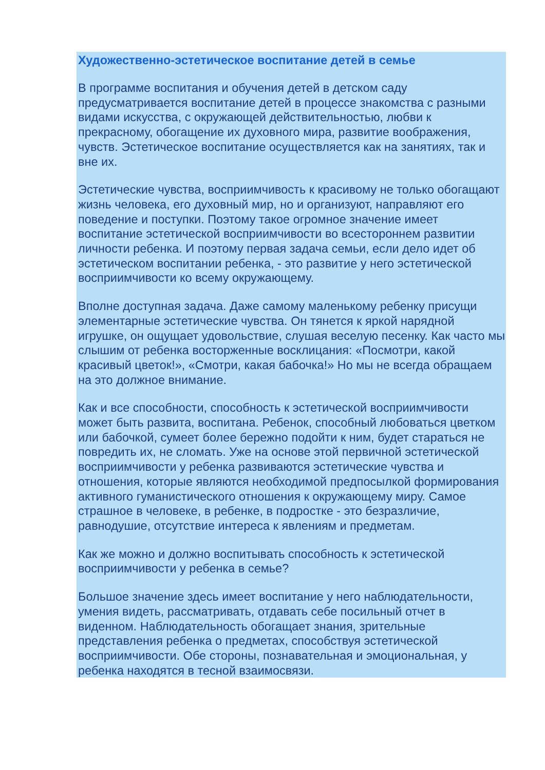Художественно-эстетическое воспитание детей в семье
В программе воспитания и обучения детей в детском саду предусматривается воспитание детей в процессе знакомства с разными видами искусства, с окружающей действительностью, любви к прекрасному, обогащение их духовного мира, развитие воображения, чувств. Эстетическое воспитание осуществляется как на занятиях, так и вне их.
Эстетические чувства, восприимчивость к красивому не только обогащают жизнь человека, его духовный мир, но и организуют, направляют его поведение и поступки. Поэтому такое огромное значение имеет воспитание эстетической восприимчивости во всестороннем развитии личности ребенка. И поэтому первая задача семьи, если дело идет об эстетическом воспитании ребенка, - это развитие у него эстетической восприимчивости ко всему окружающему.
Вполне доступная задача. Даже самому маленькому ребенку присущи элементарные эстетические чувства. Он тянется к яркой нарядной игрушке, он ощущает удовольствие, слушая веселую песенку. Как часто мы слышим от ребенка восторженные восклицания: «Посмотри, какой красивый цветок!», «Смотри, какая бабочка!» Но мы не всегда обращаем на это должное внимание.
Как и все способности, способность к эстетической восприимчивости может быть развита, воспитана. Ребенок, способный любоваться цветком или бабочкой, сумеет более бережно подойти к ним, будет стараться не повредить их, не сломать. Уже на основе этой первичной эстетической восприимчивости у ребенка развиваются эстетические чувства и отношения, которые являются необходимой предпосылкой формирования активного гуманистического отношения к окружающему миру. Самое страшное в человеке, в ребенке, в подростке - это безразличие, равнодушие, отсутствие интереса к явлениям и предметам.
Как же можно и должно воспитывать способность к эстетической восприимчивости у ребенка в семье?
Большое значение здесь имеет воспитание у него наблюдательности, умения видеть, рассматривать, отдавать себе посильный отчет в виденном. Наблюдательность обогащает знания, зрительные представления ребенка о предметах, способствуя эстетической восприимчивости. Обе стороны, познавательная и эмоциональная, у ребенка находятся в тесной взаимосвязи.